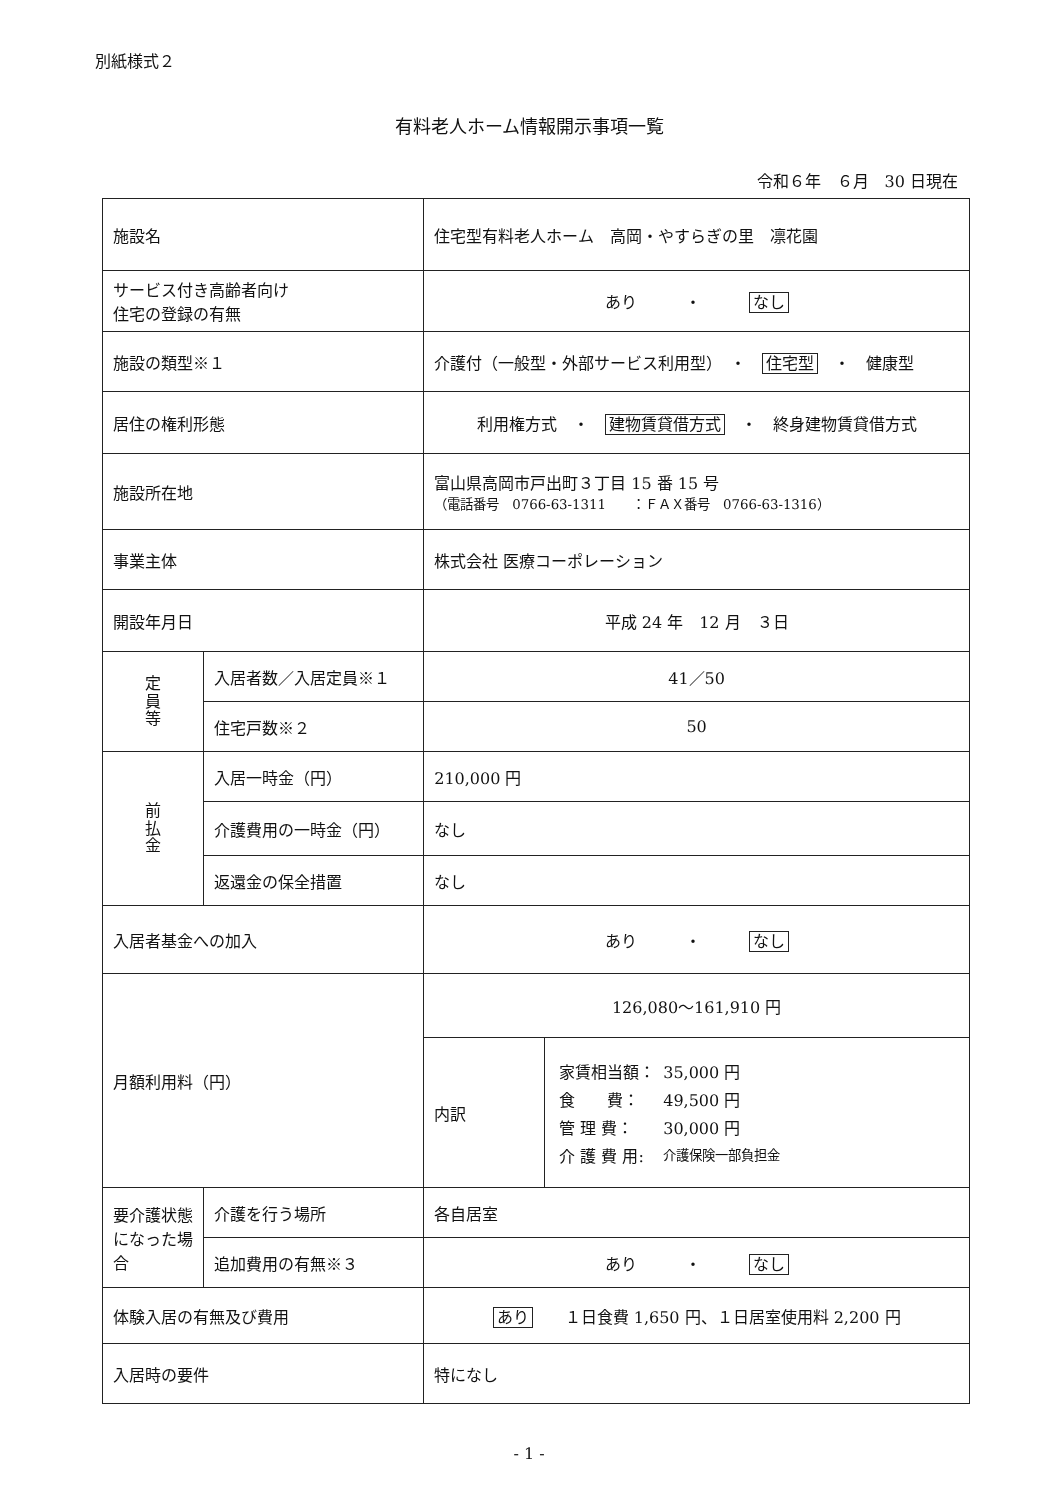別紙様式２
有料老人ホーム情報開示事項一覧
令和６年　６月　30 日現在
| 施設名 | | 住宅型有料老人ホーム 高岡・やすらぎの里 凛花園 | |
| サービス付き高齢者向け 住宅の登録の有無 | | あり ・ なし | |
| 施設の類型※１ | | 介護付（一般型・外部サービス利用型） ・ 住宅型 ・ 健康型 | |
| 居住の権利形態 | | 利用権方式 ・ 建物賃貸借方式 ・ 終身建物賃貸借方式 | |
| 施設所在地 | | 富山県高岡市戸出町３丁目 15 番 15 号 （電話番号 0766-63-1311 ：ＦＡＸ番号 0766-63-1316） | |
| 事業主体 | | 株式会社 医療コーポレーション | |
| 開設年月日 | | 平成 24 年 12 月 ３日 | |
| 定 員 等 | 入居者数／入居定員※１ | 41／50 | |
| | 住宅戸数※２ | 50 | |
| 前 払 金 | 入居一時金（円） | 210,000 円 | |
| | 介護費用の一時金（円） | なし | |
| | 返還金の保全措置 | なし | |
| 入居者基金への加入 | | あり ・ なし | |
| 月額利用料（円） | | 126,080～161,910 円 | |
| | | 内訳 | / 家賃相当額： / 35,000 円 / / 食 費： / 49,500 円 / / 管 理 費： / 30,000 円 / / 介 護 費 用: / 介護保険一部負担金 / |
| 要介護状態になった場合 | 介護を行う場所 | 各自居室 | |
| | 追加費用の有無※３ | あり ・ なし | |
| 体験入居の有無及び費用 | | あり １日食費 1,650 円、１日居室使用料 2,200 円 | |
| 入居時の要件 | | 特になし | |
- 1 -